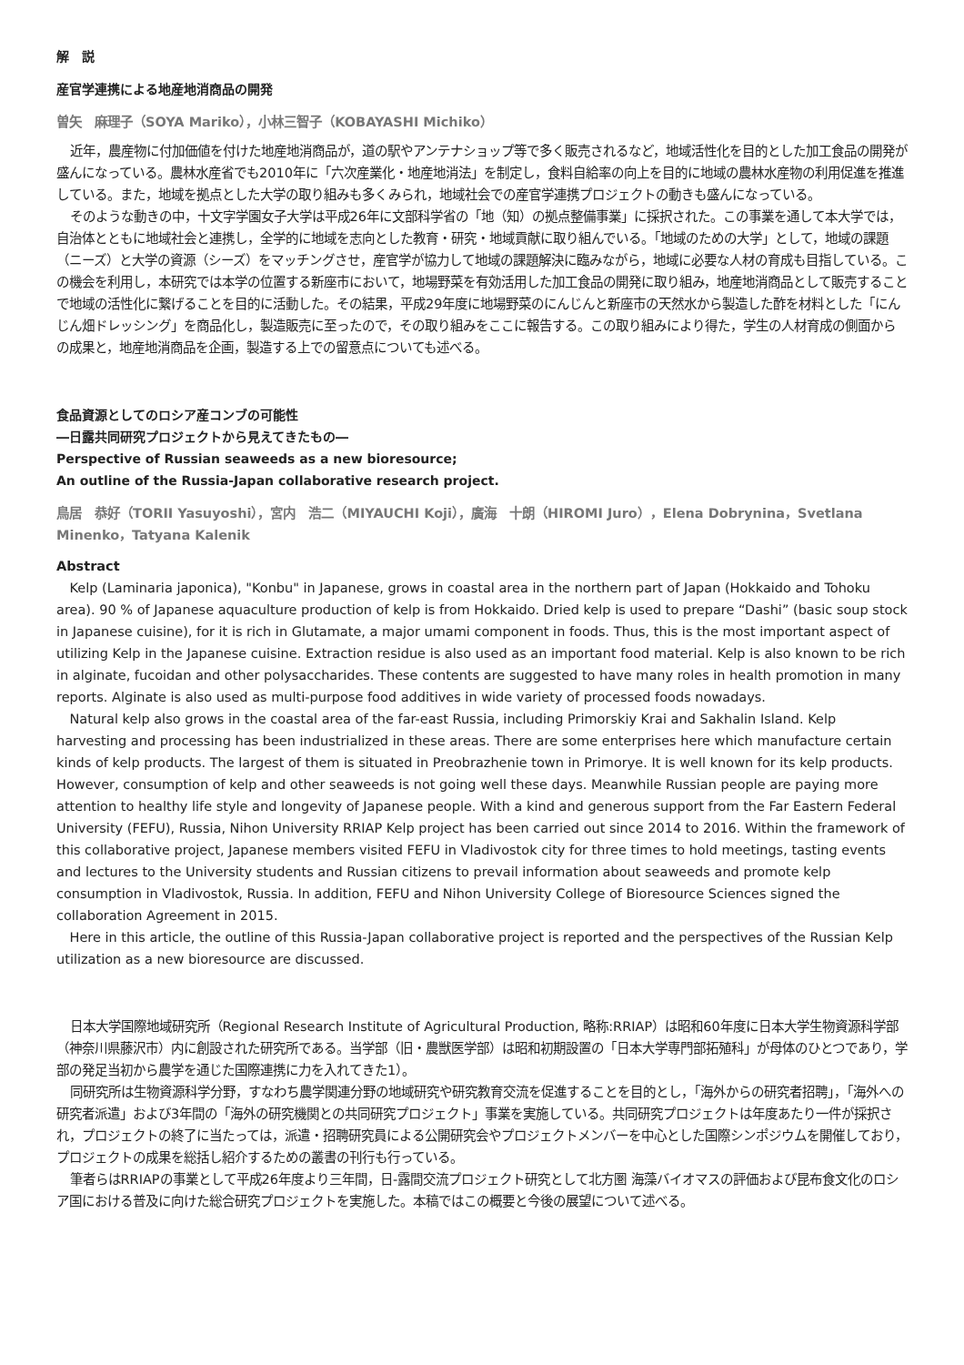解　説
産官学連携による地産地消商品の開発
曽矢　麻理子（SOYA Mariko），小林三智子（KOBAYASHI Michiko）
近年，農産物に付加価値を付けた地産地消商品が，道の駅やアンテナショップ等で多く販売されるなど，地域活性化を目的とした加工食品の開発が盛んになっている。農林水産省でも2010年に「六次産業化・地産地消法」を制定し，食料自給率の向上を目的に地域の農林水産物の利用促進を推進している。また，地域を拠点とした大学の取り組みも多くみられ，地域社会での産官学連携プロジェクトの動きも盛んになっている。
そのような動きの中，十文字学園女子大学は平成26年に文部科学省の「地（知）の拠点整備事業」に採択された。この事業を通して本大学では，自治体とともに地域社会と連携し，全学的に地域を志向とした教育・研究・地域貢献に取り組んでいる。「地域のための大学」として，地域の課題（ニーズ）と大学の資源（シーズ）をマッチングさせ，産官学が協力して地域の課題解決に臨みながら，地域に必要な人材の育成も目指している。この機会を利用し，本研究では本学の位置する新座市において，地場野菜を有効活用した加工食品の開発に取り組み，地産地消商品として販売することで地域の活性化に繋げることを目的に活動した。その結果，平成29年度に地場野菜のにんじんと新座市の天然水から製造した酢を材料とした「にんじん畑ドレッシング」を商品化し，製造販売に至ったので，その取り組みをここに報告する。この取り組みにより得た，学生の人材育成の側面からの成果と，地産地消商品を企画，製造する上での留意点についても述べる。
食品資源としてのロシア産コンブの可能性
―日露共同研究プロジェクトから見えてきたもの―
Perspective of Russian seaweeds as a new bioresource;
An outline of the Russia-Japan collaborative research project.
鳥居　恭好（TORII Yasuyoshi），宮内　浩二（MIYAUCHI Koji），廣海　十朗（HIROMI Juro），Elena Dobrynina，Svetlana Minenko，Tatyana Kalenik
Abstract
Kelp (Laminaria japonica), "Konbu" in Japanese, grows in coastal area in the northern part of Japan (Hokkaido and Tohoku area). 90 % of Japanese aquaculture production of kelp is from Hokkaido. Dried kelp is used to prepare “Dashi” (basic soup stock in Japanese cuisine), for it is rich in Glutamate, a major umami component in foods. Thus, this is the most important aspect of utilizing Kelp in the Japanese cuisine. Extraction residue is also used as an important food material. Kelp is also known to be rich in alginate, fucoidan and other polysaccharides. These contents are suggested to have many roles in health promotion in many reports. Alginate is also used as multi-purpose food additives in wide variety of processed foods nowadays.
Natural kelp also grows in the coastal area of the far-east Russia, including Primorskiy Krai and Sakhalin Island. Kelp harvesting and processing has been industrialized in these areas. There are some enterprises here which manufacture certain kinds of kelp products. The largest of them is situated in Preobrazhenie town in Primorye. It is well known for its kelp products. However, consumption of kelp and other seaweeds is not going well these days. Meanwhile Russian people are paying more attention to healthy life style and longevity of Japanese people. With a kind and generous support from the Far Eastern Federal University (FEFU), Russia, Nihon University RRIAP Kelp project has been carried out since 2014 to 2016. Within the framework of this collaborative project, Japanese members visited FEFU in Vladivostok city for three times to hold meetings, tasting events and lectures to the University students and Russian citizens to prevail information about seaweeds and promote kelp consumption in Vladivostok, Russia. In addition, FEFU and Nihon University College of Bioresource Sciences signed the collaboration Agreement in 2015.
Here in this article, the outline of this Russia-Japan collaborative project is reported and the perspectives of the Russian Kelp utilization as a new bioresource are discussed.
日本大学国際地域研究所（Regional Research Institute of Agricultural Production, 略称:RRIAP）は昭和60年度に日本大学生物資源科学部（神奈川県藤沢市）内に創設された研究所である。当学部（旧・農獣医学部）は昭和初期設置の「日本大学専門部拓殖科」が母体のひとつであり，学部の発足当初から農学を通じた国際連携に力を入れてきた1）。
同研究所は生物資源科学分野，すなわち農学関連分野の地域研究や研究教育交流を促進することを目的とし，「海外からの研究者招聘」，「海外への研究者派遣」および3年間の「海外の研究機関との共同研究プロジェクト」事業を実施している。共同研究プロジェクトは年度あたり一件が採択され，プロジェクトの終了に当たっては，派遣・招聘研究員による公開研究会やプロジェクトメンバーを中心とした国際シンポジウムを開催しており，プロジェクトの成果を総括し紹介するための叢書の刊行も行っている。
筆者らはRRIAPの事業として平成26年度より三年間，日-露間交流プロジェクト研究として北方圏 海藻バイオマスの評価および昆布食文化のロシア国における普及に向けた総合研究プロジェクトを実施した。本稿ではこの概要と今後の展望について述べる。